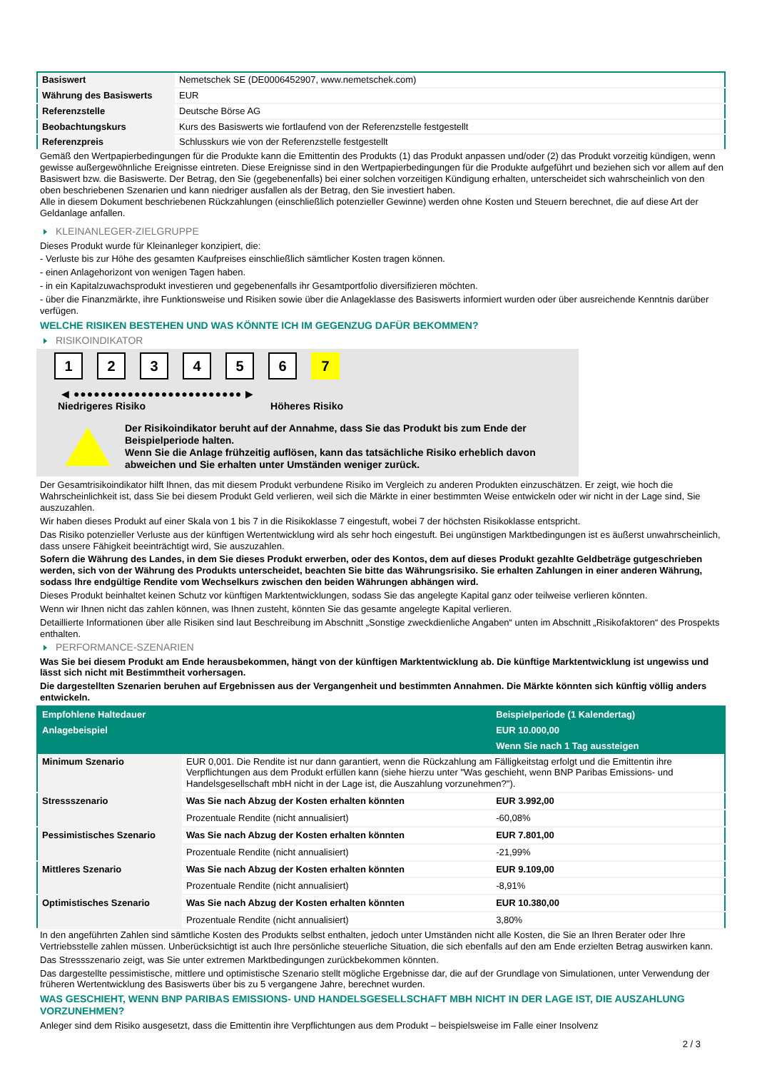| Basiswert | Nemetschek SE (DE0006452907, www.nemetschek.com) |
| Währung des Basiswerts | EUR |
| Referenzstelle | Deutsche Börse AG |
| Beobachtungskurs | Kurs des Basiswerts wie fortlaufend von der Referenzstelle festgestellt |
| Referenzpreis | Schlusskurs wie von der Referenzstelle festgestellt |
Gemäß den Wertpapierbedingungen für die Produkte kann die Emittentin des Produkts (1) das Produkt anpassen und/oder (2) das Produkt vorzeitig kündigen, wenn gewisse außergewöhnliche Ereignisse eintreten. Diese Ereignisse sind in den Wertpapierbedingungen für die Produkte aufgeführt und beziehen sich vor allem auf den Basiswert bzw. die Basiswerte. Der Betrag, den Sie (gegebenenfalls) bei einer solchen vorzeitigen Kündigung erhalten, unterscheidet sich wahrscheinlich von den oben beschriebenen Szenarien und kann niedriger ausfallen als der Betrag, den Sie investiert haben.
Alle in diesem Dokument beschriebenen Rückzahlungen (einschließlich potenzieller Gewinne) werden ohne Kosten und Steuern berechnet, die auf diese Art der Geldanlage anfallen.
KLEINANLEGER-ZIELGRUPPE
Dieses Produkt wurde für Kleinanleger konzipiert, die:
- Verluste bis zur Höhe des gesamten Kaufpreises einschließlich sämtlicher Kosten tragen können.
- einen Anlagehorizont von wenigen Tagen haben.
- in ein Kapitalzuwachsprodukt investieren und gegebenenfalls ihr Gesamtportfolio diversifizieren möchten.
- über die Finanzmärkte, ihre Funktionsweise und Risiken sowie über die Anlageklasse des Basiswerts informiert wurden oder über ausreichende Kenntnis darüber verfügen.
WELCHE RISIKEN BESTEHEN UND WAS KÖNNTE ICH IM GEGENZUG DAFÜR BEKOMMEN?
RISIKOINDIKATOR
1 2 3 4 5 6 7
◀ ●●●●●●●●●●●●●●●●●●●●●●●●● ▶
Niedrigeres Risiko Höheres Risiko
Der Risikoindikator beruht auf der Annahme, dass Sie das Produkt bis zum Ende der Beispielperiode halten.
Wenn Sie die Anlage frühzeitig auflösen, kann das tatsächliche Risiko erheblich davon abweichen und Sie erhalten unter Umständen weniger zurück.
Der Gesamtrisikoindikator hilft Ihnen, das mit diesem Produkt verbundene Risiko im Vergleich zu anderen Produkten einzuschätzen. Er zeigt, wie hoch die Wahrscheinlichkeit ist, dass Sie bei diesem Produkt Geld verlieren, weil sich die Märkte in einer bestimmten Weise entwickeln oder wir nicht in der Lage sind, Sie auszuzahlen.
Wir haben dieses Produkt auf einer Skala von 1 bis 7 in die Risikoklasse 7 eingestuft, wobei 7 der höchsten Risikoklasse entspricht.
Das Risiko potenzieller Verluste aus der künftigen Wertentwicklung wird als sehr hoch eingestuft. Bei ungünstigen Marktbedingungen ist es äußerst unwahrscheinlich, dass unsere Fähigkeit beeinträchtigt wird, Sie auszuzahlen.
Sofern die Währung des Landes, in dem Sie dieses Produkt erwerben, oder des Kontos, dem auf dieses Produkt gezahlte Geldbeträge gutgeschrieben werden, sich von der Währung des Produkts unterscheidet, beachten Sie bitte das Währungsrisiko. Sie erhalten Zahlungen in einer anderen Währung, sodass Ihre endgültige Rendite vom Wechselkurs zwischen den beiden Währungen abhängen wird.
Dieses Produkt beinhaltet keinen Schutz vor künftigen Marktentwicklungen, sodass Sie das angelegte Kapital ganz oder teilweise verlieren könnten.
Wenn wir Ihnen nicht das zahlen können, was Ihnen zusteht, könnten Sie das gesamte angelegte Kapital verlieren.
Detaillierte Informationen über alle Risiken sind laut Beschreibung im Abschnitt „Sonstige zweckdienliche Angaben“ unten im Abschnitt „Risikofaktoren“ des Prospekts enthalten.
PERFORMANCE-SZENARIEN
Was Sie bei diesem Produkt am Ende herausbekommen, hängt von der künftigen Marktentwicklung ab. Die künftige Marktentwicklung ist ungewiss und lässt sich nicht mit Bestimmtheit vorhersagen.
Die dargestellten Szenarien beruhen auf Ergebnissen aus der Vergangenheit und bestimmten Annahmen. Die Märkte könnten sich künftig völlig anders entwickeln.
| Empfohlene Haltedauer | | Beispielperiode (1 Kalendertag) |
| Anlagebeispiel | | EUR 10.000,00 |
| | | Wenn Sie nach 1 Tag aussteigen |
| Minimum Szenario | EUR 0,001. Die Rendite ist nur dann garantiert, wenn die Rückzahlung am Fälligkeitstag erfolgt und die Emittentin ihre Verpflichtungen aus dem Produkt erfüllen kann (siehe hierzu unter "Was geschieht, wenn BNP Paribas Emissions- und Handelsgesellschaft mbH nicht in der Lage ist, die Auszahlung vorzunehmen?"). | |
| Stressszenario | Was Sie nach Abzug der Kosten erhalten könnten | EUR 3.992,00 |
| | Prozentuale Rendite (nicht annualisiert) | -60,08% |
| Pessimistisches Szenario | Was Sie nach Abzug der Kosten erhalten könnten | EUR 7.801,00 |
| | Prozentuale Rendite (nicht annualisiert) | -21,99% |
| Mittleres Szenario | Was Sie nach Abzug der Kosten erhalten könnten | EUR 9.109,00 |
| | Prozentuale Rendite (nicht annualisiert) | -8,91% |
| Optimistisches Szenario | Was Sie nach Abzug der Kosten erhalten könnten | EUR 10.380,00 |
| | Prozentuale Rendite (nicht annualisiert) | 3,80% |
In den angeführten Zahlen sind sämtliche Kosten des Produkts selbst enthalten, jedoch unter Umständen nicht alle Kosten, die Sie an Ihren Berater oder Ihre Vertriebsstelle zahlen müssen. Unberücksichtigt ist auch Ihre persönliche steuerliche Situation, die sich ebenfalls auf den am Ende erzielten Betrag auswirken kann.
Das Stressszenario zeigt, was Sie unter extremen Marktbedingungen zurückbekommen könnten.
Das dargestellte pessimistische, mittlere und optimistische Szenario stellt mögliche Ergebnisse dar, die auf der Grundlage von Simulationen, unter Verwendung der früheren Wertentwicklung des Basiswerts über bis zu 5 vergangene Jahre, berechnet wurden.
WAS GESCHIEHT, WENN BNP PARIBAS EMISSIONS- UND HANDELSGESELLSCHAFT MBH NICHT IN DER LAGE IST, DIE AUSZAHLUNG VORZUNEHMEN?
Anleger sind dem Risiko ausgesetzt, dass die Emittentin ihre Verpflichtungen aus dem Produkt – beispielsweise im Falle einer Insolvenz
2 / 3